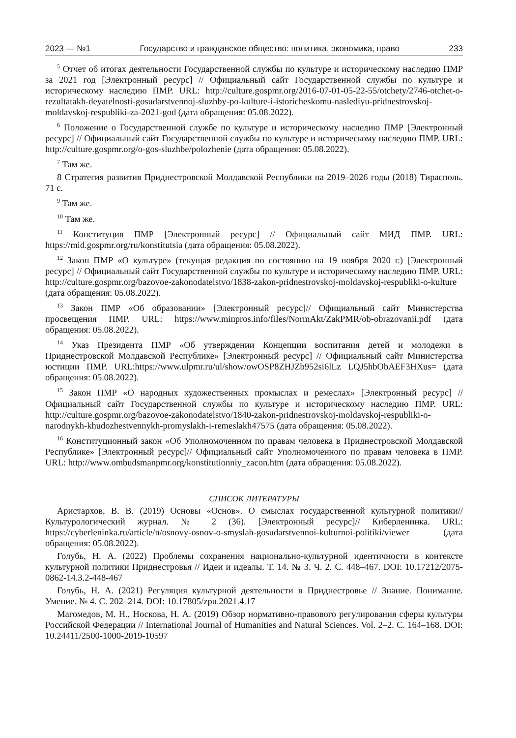2023 — №1 Государство и гражданское общество: политика, экономика, право 233
<sup>5</sup> Отчет об итогах деятельности Государственной службы по культуре и историческому наследию ПМР за 2021 год [Электронный ресурс] // Официальный сайт Государственной службы по культуре и историческому наследию ПМР. URL: http://culture.gospmr.org/2016-07-01-05-22-55/otchety/2746-otchet-o-rezultatakh-deyatelnosti-gosudarstvennoj-sluzhby-po-kulture-i-istoricheskomu-naslediyu-pridnestrovskoj-moldavskoj-respubliki-za-2021-god (дата обращения: 05.08.2022).
<sup>6</sup> Положение о Государственной службе по культуре и историческому наследию ПМР [Электронный ресурс] // Официальный сайт Государственной службы по культуре и историческому наследию ПМР. URL: http://culture.gospmr.org/o-gos-sluzhbe/polozhenie (дата обращения: 05.08.2022).
<sup>7</sup> Там же.
8 Стратегия развития Приднестровской Молдавской Республики на 2019–2026 годы (2018) Тирасполь. 71 с.
<sup>9</sup> Там же.
<sup>10</sup> Там же.
<sup>11</sup> Конституция ПМР [Электронный ресурс] // Официальный сайт МИД ПМР. URL: https://mid.gospmr.org/ru/konstitutsia (дата обращения: 05.08.2022).
<sup>12</sup> Закон ПМР «О культуре» (текущая редакция по состоянию на 19 ноября 2020 г.) [Электронный ресурс] // Официальный сайт Государственной службы по культуре и историческому наследию ПМР. URL: http://culture.gospmr.org/bazovoe-zakonodatelstvo/1838-zakon-pridnestrovskoj-moldavskoj-respubliki-o-kulture (дата обращения: 05.08.2022).
<sup>13</sup> Закон ПМР «Об образовании» [Электронный ресурс]// Официальный сайт Министерства просвещения ПМР. URL: https://www.minpros.info/files/NormAkt/ZakPMR/ob-obrazovanii.pdf (дата обращения: 05.08.2022).
<sup>14</sup> Указ Президента ПМР «Об утверждении Концепции воспитания детей и молодежи в Приднестровской Молдавской Республике» [Электронный ресурс] // Официальный сайт Министерства юстиции ПМР. URL:https://www.ulpmr.ru/ul/show/owOSP8ZHJZb952si6lLz LQJ5hbObAEF3HXus= (дата обращения: 05.08.2022).
<sup>15</sup> Закон ПМР «О народных художественных промыслах и ремеслах» [Электронный ресурс] // Официальный сайт Государственной службы по культуре и историческому наследию ПМР. URL: http://culture.gospmr.org/bazovoe-zakonodatelstvo/1840-zakon-pridnestrovskoj-moldavskoj-respubliki-o-narodnykh-khudozhestvennykh-promyslakh-i-remeslakh47575 (дата обращения: 05.08.2022).
<sup>16</sup> Конституционный закон «Об Уполномоченном по правам человека в Приднестровской Молдавской Республике» [Электронный ресурс]// Официальный сайт Уполномоченного по правам человека в ПМР. URL: http://www.ombudsmanpmr.org/konstitutionniy_zacon.htm (дата обращения: 05.08.2022).
СПИСОК ЛИТЕРАТУРЫ
Аристархов, В. В. (2019) Основы «Основ». О смыслах государственной культурной политики// Культурологический журнал. № 2 (36). [Электронный ресурс]// Киберленинка. URL: https://cyberleninka.ru/article/n/osnovy-osnov-o-smyslah-gosudarstvennoi-kulturnoi-politiki/viewer (дата обращения: 05.08.2022).
Голубь, Н. А. (2022) Проблемы сохранения национально-культурной идентичности в контексте культурной политики Приднестровья // Идеи и идеалы. Т. 14. № 3. Ч. 2. С. 448–467. DOI: 10.17212/2075-0862-14.3.2-448-467
Голубь, Н. А. (2021) Регуляция культурной деятельности в Приднестровье // Знание. Понимание. Умение. № 4. С. 202–214. DOI: 10.17805/zpu.2021.4.17
Магомедов, М. Н., Носкова, Н. А. (2019) Обзор нормативно-правового регулирования сферы культуры Российской Федерации // International Journal of Humanities and Natural Sciences. Vol. 2–2. С. 164–168. DOI: 10.24411/2500-1000-2019-10597